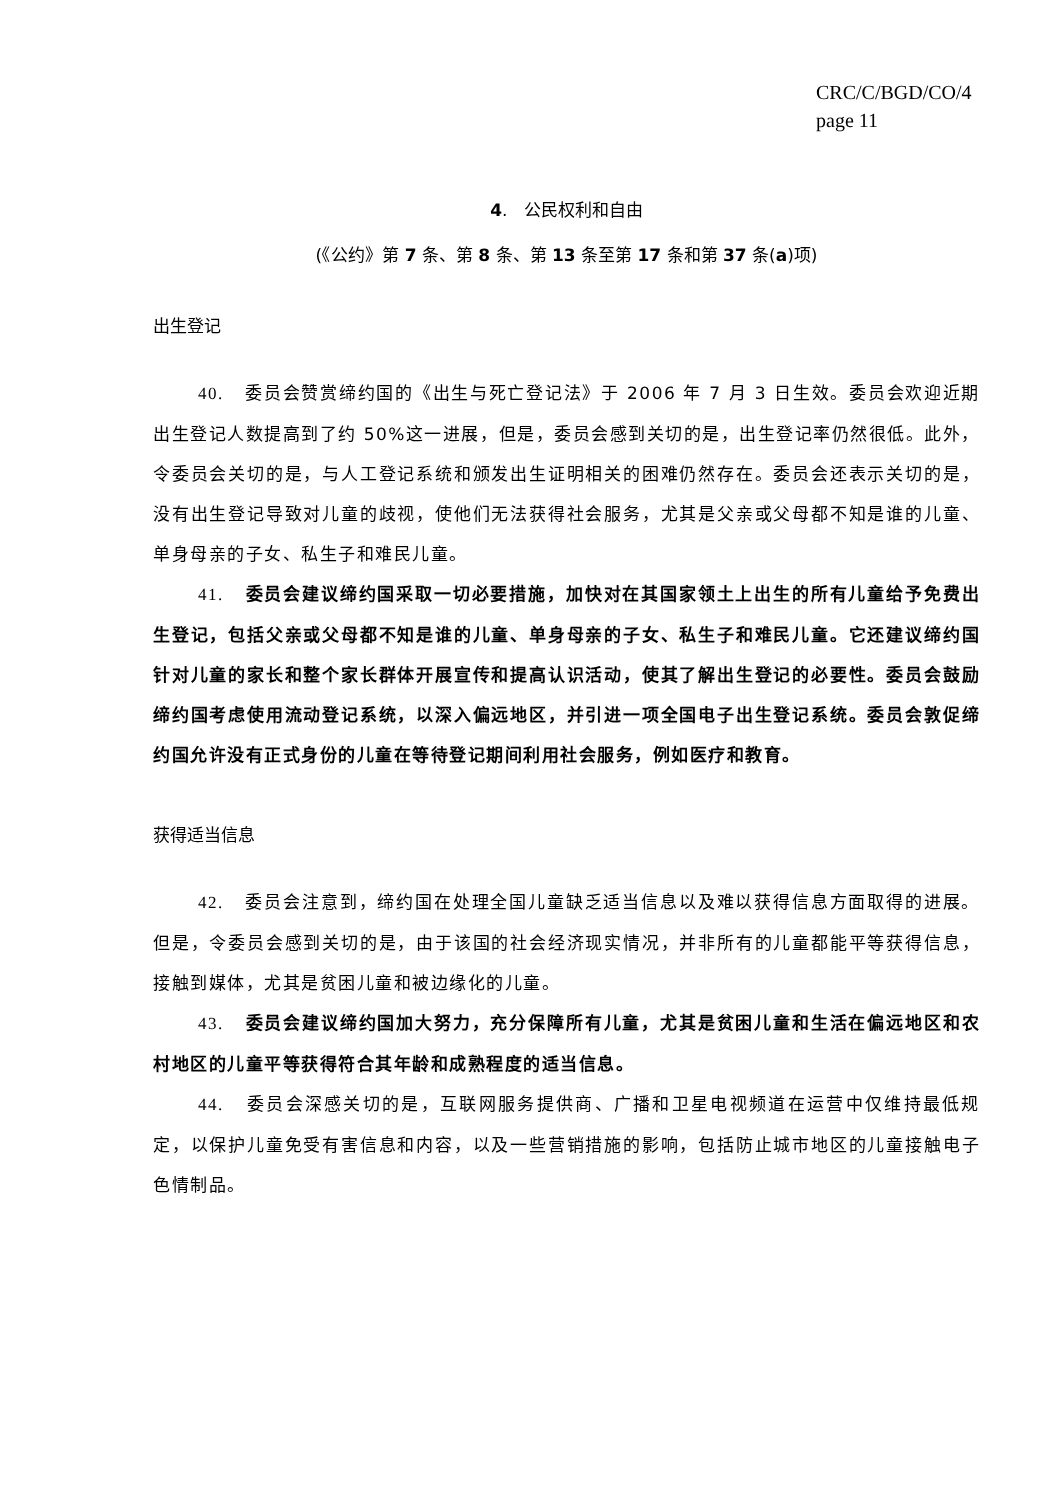CRC/C/BGD/CO/4
page 11
4. 公民权利和自由
(《公约》第 7 条、第 8 条、第 13 条至第 17 条和第 37 条(a)项)
出生登记
40. 委员会赞赏缔约国的《出生与死亡登记法》于 2006 年 7 月 3 日生效。委员会欢迎近期出生登记人数提高到了约 50%这一进展，但是，委员会感到关切的是，出生登记率仍然很低。此外，令委员会关切的是，与人工登记系统和颁发出生证明相关的困难仍然存在。委员会还表示关切的是，没有出生登记导致对儿童的歧视，使他们无法获得社会服务，尤其是父亲或父母都不知是谁的儿童、单身母亲的子女、私生子和难民儿童。
41. 委员会建议缔约国采取一切必要措施，加快对在其国家领土上出生的所有儿童给予免费出生登记，包括父亲或父母都不知是谁的儿童、单身母亲的子女、私生子和难民儿童。它还建议缔约国针对儿童的家长和整个家长群体开展宣传和提高认识活动，使其了解出生登记的必要性。委员会鼓励缔约国考虑使用流动登记系统，以深入偏远地区，并引进一项全国电子出生登记系统。委员会敦促缔约国允许没有正式身份的儿童在等待登记期间利用社会服务，例如医疗和教育。
获得适当信息
42. 委员会注意到，缔约国在处理全国儿童缺乏适当信息以及难以获得信息方面取得的进展。但是，令委员会感到关切的是，由于该国的社会经济现实情况，并非所有的儿童都能平等获得信息，接触到媒体，尤其是贫困儿童和被边缘化的儿童。
43. 委员会建议缔约国加大努力，充分保障所有儿童，尤其是贫困儿童和生活在偏远地区和农村地区的儿童平等获得符合其年龄和成熟程度的适当信息。
44. 委员会深感关切的是，互联网服务提供商、广播和卫星电视频道在运营中仅维持最低规定，以保护儿童免受有害信息和内容，以及一些营销措施的影响，包括防止城市地区的儿童接触电子色情制品。